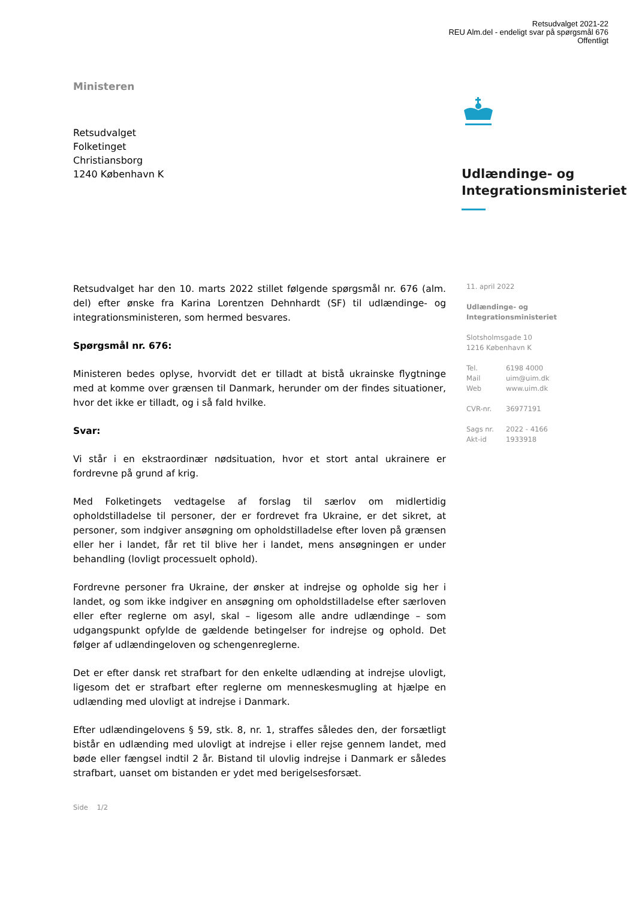Retsudvalget 2021-22
REU Alm.del - endeligt svar på spørgsmål 676
Offentligt
Ministeren
Retsudvalget
Folketinget
Christiansborg
1240 København K
Udlændinge- og
Integrationsministeriet
Retsudvalget har den 10. marts 2022 stillet følgende spørgsmål nr. 676 (alm. del) efter ønske fra Karina Lorentzen Dehnhardt (SF) til udlændinge- og integrationsministeren, som hermed besvares.
Spørgsmål nr. 676:
Ministeren bedes oplyse, hvorvidt det er tilladt at bistå ukrainske flygtninge med at komme over grænsen til Danmark, herunder om der findes situationer, hvor det ikke er tilladt, og i så fald hvilke.
Svar:
Vi står i en ekstraordinær nødsituation, hvor et stort antal ukrainere er fordrevne på grund af krig.
Med Folketingets vedtagelse af forslag til særlov om midlertidig opholdstilladelse til personer, der er fordrevet fra Ukraine, er det sikret, at personer, som indgiver ansøgning om opholdstilladelse efter loven på grænsen eller her i landet, får ret til blive her i landet, mens ansøgningen er under behandling (lovligt processuelt ophold).
Fordrevne personer fra Ukraine, der ønsker at indrejse og opholde sig her i landet, og som ikke indgiver en ansøgning om opholdstilladelse efter særloven eller efter reglerne om asyl, skal – ligesom alle andre udlændinge – som udgangspunkt opfylde de gældende betingelser for indrejse og ophold. Det følger af udlændingeloven og schengenreglerne.
Det er efter dansk ret strafbart for den enkelte udlænding at indrejse ulovligt, ligesom det er strafbart efter reglerne om menneskesmugling at hjælpe en udlænding med ulovligt at indrejse i Danmark.
Efter udlændingelovens § 59, stk. 8, nr. 1, straffes således den, der forsætligt bistår en udlænding med ulovligt at indrejse i eller rejse gennem landet, med bøde eller fængsel indtil 2 år. Bistand til ulovlig indrejse i Danmark er således strafbart, uanset om bistanden er ydet med berigelsesforsæt.
11. april 2022
Udlændinge- og
Integrationsministeriet
Slotsholmsgade 10
1216 København K
| Tel. | 6198 4000 |
| Mail | uim@uim.dk |
| Web | www.uim.dk |
| CVR-nr. | 36977191 |
| Sags nr. | 2022 - 4166 |
| Akt-id | 1933918 |
Side 1/2